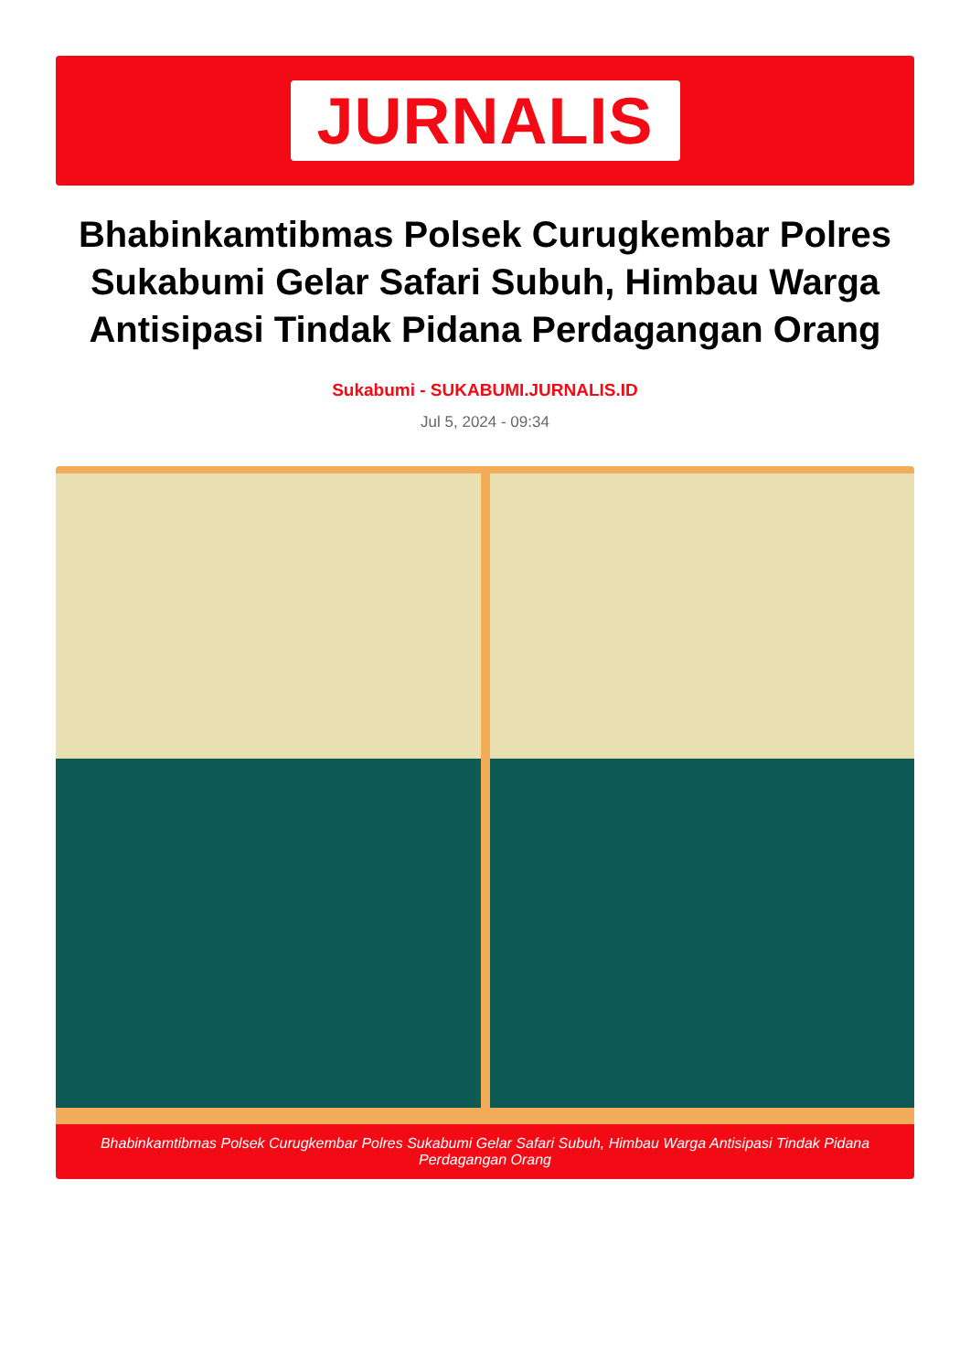JURNALIS
Bhabinkamtibmas Polsek Curugkembar Polres Sukabumi Gelar Safari Subuh, Himbau Warga Antisipasi Tindak Pidana Perdagangan Orang
Sukabumi - SUKABUMI.JURNALIS.ID
Jul 5, 2024 - 09:34
Bhabinkamtibmas Polsek Curugkembar Polres Sukabumi Gelar Safari Subuh, Himbau Warga Antisipasi Tindak Pidana Perdagangan Orang